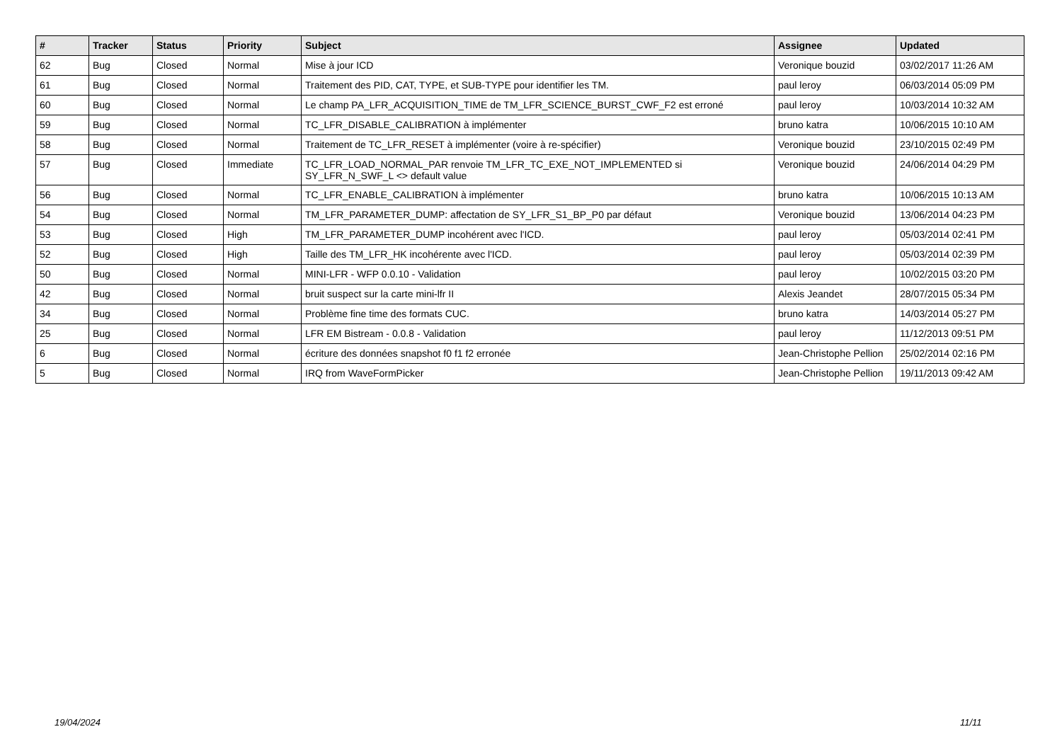| # | Tracker | Status | Priority | Subject | Assignee | Updated |
| --- | --- | --- | --- | --- | --- | --- |
| 62 | Bug | Closed | Normal | Mise à jour ICD | Veronique bouzid | 03/02/2017 11:26 AM |
| 61 | Bug | Closed | Normal | Traitement des PID, CAT, TYPE, et SUB-TYPE pour identifier les TM. | paul leroy | 06/03/2014 05:09 PM |
| 60 | Bug | Closed | Normal | Le champ PA_LFR_ACQUISITION_TIME de TM_LFR_SCIENCE_BURST_CWF_F2 est erroné | paul leroy | 10/03/2014 10:32 AM |
| 59 | Bug | Closed | Normal | TC_LFR_DISABLE_CALIBRATION à implémenter | bruno katra | 10/06/2015 10:10 AM |
| 58 | Bug | Closed | Normal | Traitement de TC_LFR_RESET à implémenter (voire à re-spécifier) | Veronique bouzid | 23/10/2015 02:49 PM |
| 57 | Bug | Closed | Immediate | TC_LFR_LOAD_NORMAL_PAR renvoie TM_LFR_TC_EXE_NOT_IMPLEMENTED si SY_LFR_N_SWF_L <> default value | Veronique bouzid | 24/06/2014 04:29 PM |
| 56 | Bug | Closed | Normal | TC_LFR_ENABLE_CALIBRATION à implémenter | bruno katra | 10/06/2015 10:13 AM |
| 54 | Bug | Closed | Normal | TM_LFR_PARAMETER_DUMP: affectation de SY_LFR_S1_BP_P0 par défaut | Veronique bouzid | 13/06/2014 04:23 PM |
| 53 | Bug | Closed | High | TM_LFR_PARAMETER_DUMP incohérent avec l'ICD. | paul leroy | 05/03/2014 02:41 PM |
| 52 | Bug | Closed | High | Taille des TM_LFR_HK incohérente avec l'ICD. | paul leroy | 05/03/2014 02:39 PM |
| 50 | Bug | Closed | Normal | MINI-LFR - WFP 0.0.10 - Validation | paul leroy | 10/02/2015 03:20 PM |
| 42 | Bug | Closed | Normal | bruit suspect sur la carte mini-lfr II | Alexis Jeandet | 28/07/2015 05:34 PM |
| 34 | Bug | Closed | Normal | Problème fine time des formats CUC. | bruno katra | 14/03/2014 05:27 PM |
| 25 | Bug | Closed | Normal | LFR EM Bistream - 0.0.8 - Validation | paul leroy | 11/12/2013 09:51 PM |
| 6 | Bug | Closed | Normal | écriture des données snapshot f0 f1 f2 erronée | Jean-Christophe Pellion | 25/02/2014 02:16 PM |
| 5 | Bug | Closed | Normal | IRQ from WaveFormPicker | Jean-Christophe Pellion | 19/11/2013 09:42 AM |
19/04/2024 11/11